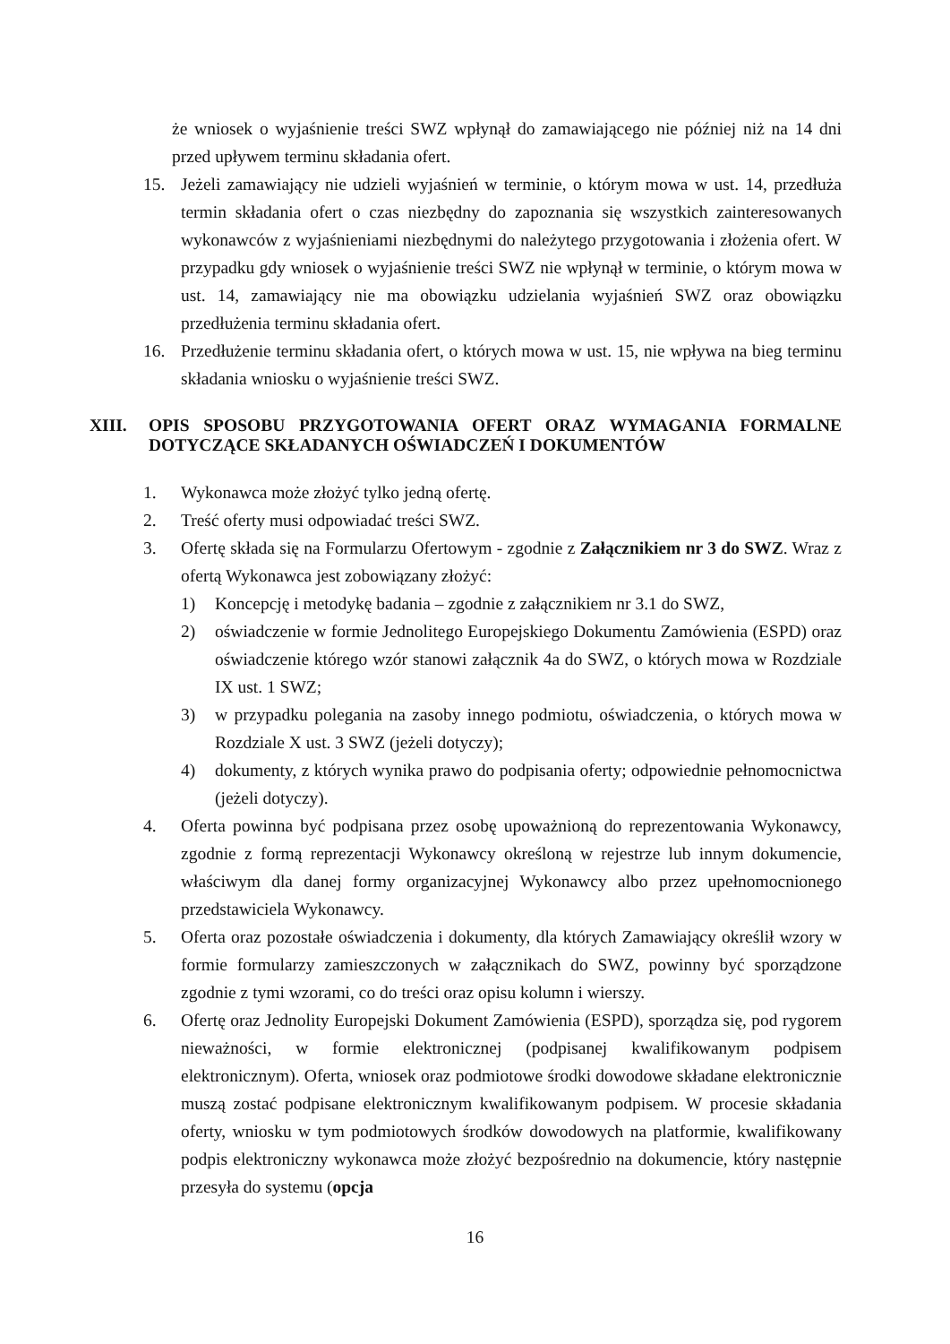że wniosek o wyjaśnienie treści SWZ wpłynął do zamawiającego nie później niż na 14 dni przed upływem terminu składania ofert.
15. Jeżeli zamawiający nie udzieli wyjaśnień w terminie, o którym mowa w ust. 14, przedłuża termin składania ofert o czas niezbędny do zapoznania się wszystkich zainteresowanych wykonawców z wyjaśnieniami niezbędnymi do należytego przygotowania i złożenia ofert. W przypadku gdy wniosek o wyjaśnienie treści SWZ nie wpłynął w terminie, o którym mowa w ust. 14, zamawiający nie ma obowiązku udzielania wyjaśnień SWZ oraz obowiązku przedłużenia terminu składania ofert.
16. Przedłużenie terminu składania ofert, o których mowa w ust. 15, nie wpływa na bieg terminu składania wniosku o wyjaśnienie treści SWZ.
XIII. OPIS SPOSOBU PRZYGOTOWANIA OFERT ORAZ WYMAGANIA FORMALNE DOTYCZĄCE SKŁADANYCH OŚWIADCZEŃ I DOKUMENTÓW
1. Wykonawca może złożyć tylko jedną ofertę.
2. Treść oferty musi odpowiadać treści SWZ.
3. Ofertę składa się na Formularzu Ofertowym - zgodnie z Załącznikiem nr 3 do SWZ. Wraz z ofertą Wykonawca jest zobowiązany złożyć:
1) Koncepcję i metodykę badania – zgodnie z załącznikiem nr 3.1 do SWZ,
2) oświadczenie w formie Jednolitego Europejskiego Dokumentu Zamówienia (ESPD) oraz oświadczenie którego wzór stanowi załącznik 4a do SWZ, o których mowa w Rozdziale IX ust. 1 SWZ;
3) w przypadku polegania na zasoby innego podmiotu, oświadczenia, o których mowa w Rozdziale X ust. 3 SWZ (jeżeli dotyczy);
4) dokumenty, z których wynika prawo do podpisania oferty; odpowiednie pełnomocnictwa (jeżeli dotyczy).
4. Oferta powinna być podpisana przez osobę upoważnioną do reprezentowania Wykonawcy, zgodnie z formą reprezentacji Wykonawcy określoną w rejestrze lub innym dokumencie, właściwym dla danej formy organizacyjnej Wykonawcy albo przez upełnomocnionego przedstawiciela Wykonawcy.
5. Oferta oraz pozostałe oświadczenia i dokumenty, dla których Zamawiający określił wzory w formie formularzy zamieszczonych w załącznikach do SWZ, powinny być sporządzone zgodnie z tymi wzorami, co do treści oraz opisu kolumn i wierszy.
6. Ofertę oraz Jednolity Europejski Dokument Zamówienia (ESPD), sporządza się, pod rygorem nieważności, w formie elektronicznej (podpisanej kwalifikowanym podpisem elektronicznym). Oferta, wniosek oraz podmiotowe środki dowodowe składane elektronicznie muszą zostać podpisane elektronicznym kwalifikowanym podpisem. W procesie składania oferty, wniosku w tym podmiotowych środków dowodowych na platformie, kwalifikowany podpis elektroniczny wykonawca może złożyć bezpośrednio na dokumencie, który następnie przesyła do systemu (opcja
16